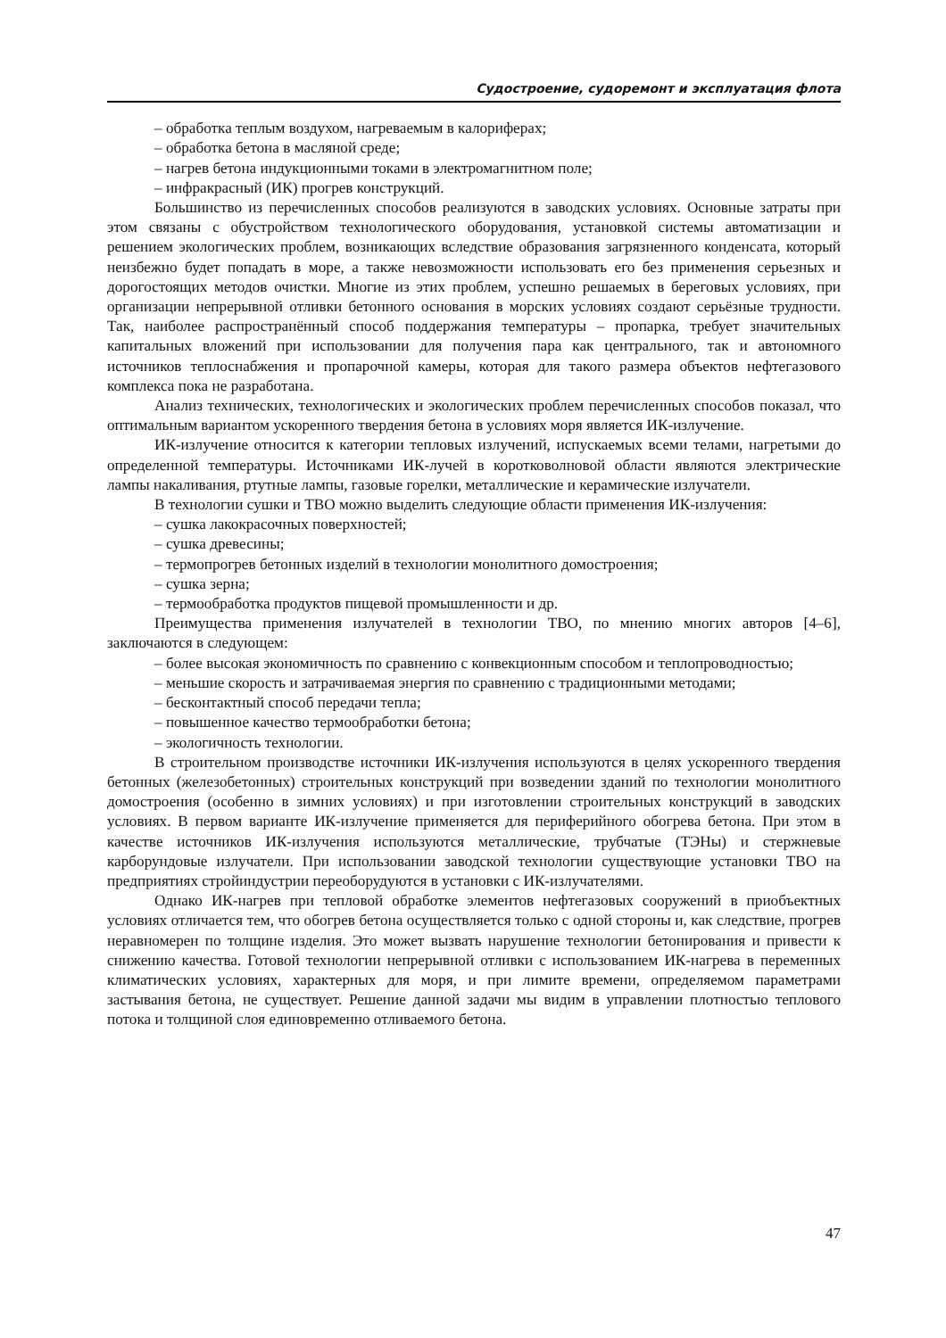Судостроение, судоремонт и эксплуатация флота
– обработка теплым воздухом, нагреваемым в калориферах;
– обработка бетона в масляной среде;
– нагрев бетона индукционными токами в электромагнитном поле;
– инфракрасный (ИК) прогрев конструкций.
Большинство из перечисленных способов реализуются в заводских условиях. Основные затраты при этом связаны с обустройством технологического оборудования, установкой системы автоматизации и решением экологических проблем, возникающих вследствие образования загрязненного конденсата, который неизбежно будет попадать в море, а также невозможности использовать его без применения серьезных и дорогостоящих методов очистки. Многие из этих проблем, успешно решаемых в береговых условиях, при организации непрерывной отливки бетонного основания в морских условиях создают серьёзные трудности. Так, наиболее распространённый способ поддержания температуры – пропарка, требует значительных капитальных вложений при использовании для получения пара как центрального, так и автономного источников теплоснабжения и пропарочной камеры, которая для такого размера объектов нефтегазового комплекса пока не разработана.
Анализ технических, технологических и экологических проблем перечисленных способов показал, что оптимальным вариантом ускоренного твердения бетона в условиях моря является ИК-излучение.
ИК-излучение относится к категории тепловых излучений, испускаемых всеми телами, нагретыми до определенной температуры. Источниками ИК-лучей в коротковолновой области являются электрические лампы накаливания, ртутные лампы, газовые горелки, металлические и керамические излучатели.
В технологии сушки и ТВО можно выделить следующие области применения ИК-излучения:
– сушка лакокрасочных поверхностей;
– сушка древесины;
– термопрогрев бетонных изделий в технологии монолитного домостроения;
– сушка зерна;
– термообработка продуктов пищевой промышленности и др.
Преимущества применения излучателей в технологии ТВО, по мнению многих авторов [4–6], заключаются в следующем:
– более высокая экономичность по сравнению с конвекционным способом и теплопроводностью;
– меньшие скорость и затрачиваемая энергия по сравнению с традиционными методами;
– бесконтактный способ передачи тепла;
– повышенное качество термообработки бетона;
– экологичность технологии.
В строительном производстве источники ИК-излучения используются в целях ускоренного твердения бетонных (железобетонных) строительных конструкций при возведении зданий по технологии монолитного домостроения (особенно в зимних условиях) и при изготовлении строительных конструкций в заводских условиях. В первом варианте ИК-излучение применяется для периферийного обогрева бетона. При этом в качестве источников ИК-излучения используются металлические, трубчатые (ТЭНы) и стержневые карборундовые излучатели. При использовании заводской технологии существующие установки ТВО на предприятиях стройиндустрии переоборудуются в установки с ИК-излучателями.
Однако ИК-нагрев при тепловой обработке элементов нефтегазовых сооружений в приобъектных условиях отличается тем, что обогрев бетона осуществляется только с одной стороны и, как следствие, прогрев неравномерен по толщине изделия. Это может вызвать нарушение технологии бетонирования и привести к снижению качества. Готовой технологии непрерывной отливки с использованием ИК-нагрева в переменных климатических условиях, характерных для моря, и при лимите времени, определяемом параметрами застывания бетона, не существует. Решение данной задачи мы видим в управлении плотностью теплового потока и толщиной слоя единовременно отливаемого бетона.
47